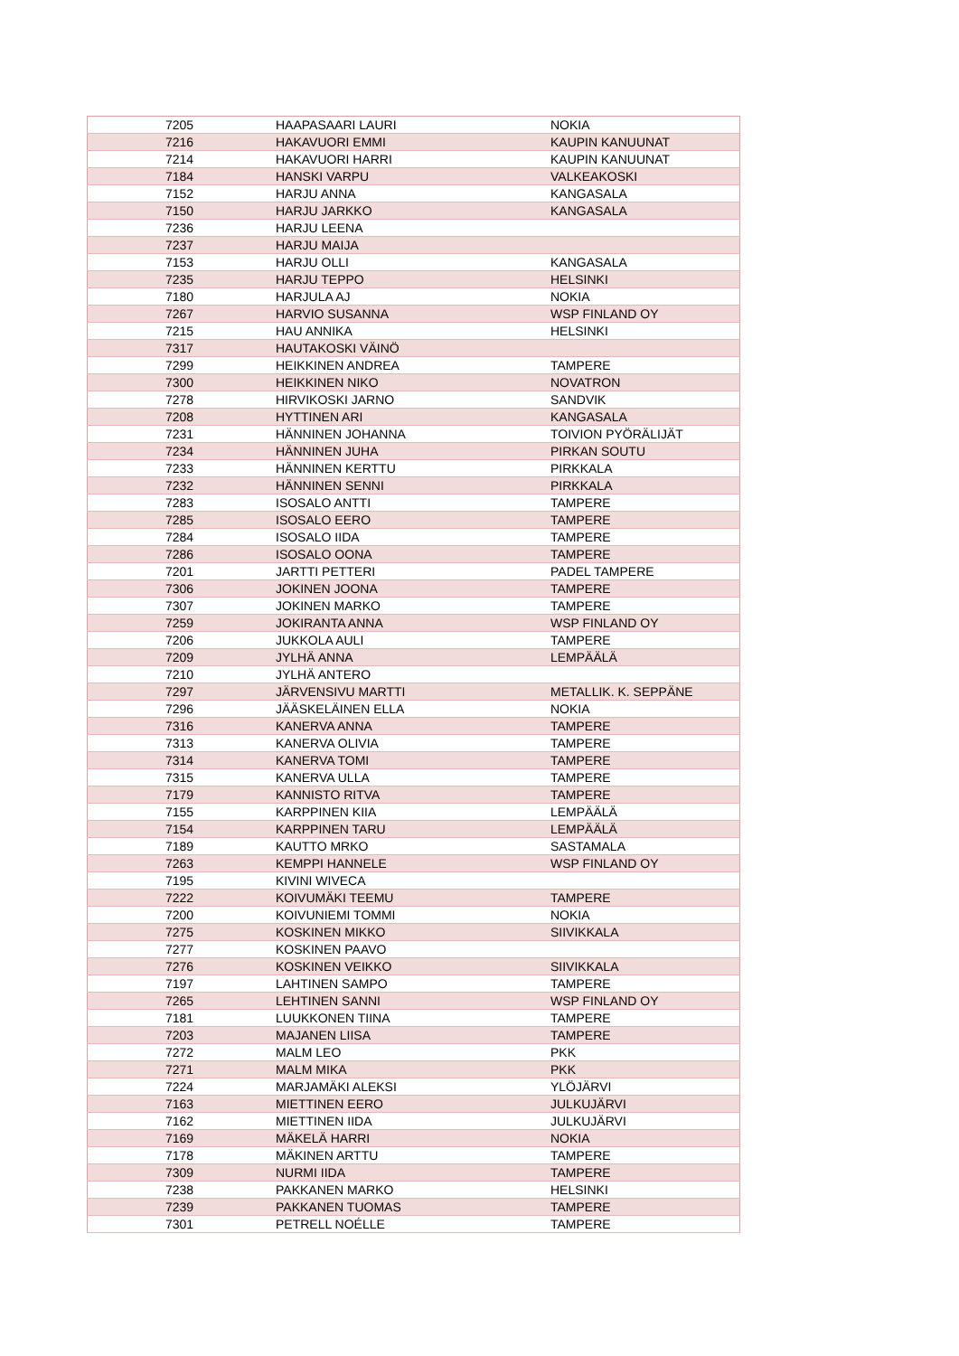| 7205 | HAAPASAARI LAURI | NOKIA |
| 7216 | HAKAVUORI EMMI | KAUPIN KANUUNAT |
| 7214 | HAKAVUORI HARRI | KAUPIN KANUUNAT |
| 7184 | HANSKI VARPU | VALKEAKOSKI |
| 7152 | HARJU ANNA | KANGASALA |
| 7150 | HARJU JARKKO | KANGASALA |
| 7236 | HARJU LEENA | |
| 7237 | HARJU MAIJA | |
| 7153 | HARJU OLLI | KANGASALA |
| 7235 | HARJU TEPPO | HELSINKI |
| 7180 | HARJULA AJ | NOKIA |
| 7267 | HARVIO SUSANNA | WSP FINLAND OY |
| 7215 | HAU ANNIKA | HELSINKI |
| 7317 | HAUTAKOSKI VÄINÖ | |
| 7299 | HEIKKINEN ANDREA | TAMPERE |
| 7300 | HEIKKINEN NIKO | NOVATRON |
| 7278 | HIRVIKOSKI JARNO | SANDVIK |
| 7208 | HYTTINEN ARI | KANGASALA |
| 7231 | HÄNNINEN JOHANNA | TOIVION PYÖRÄLIJÄT |
| 7234 | HÄNNINEN JUHA | PIRKAN SOUTU |
| 7233 | HÄNNINEN KERTTU | PIRKKALA |
| 7232 | HÄNNINEN SENNI | PIRKKALA |
| 7283 | ISOSALO ANTTI | TAMPERE |
| 7285 | ISOSALO EERO | TAMPERE |
| 7284 | ISOSALO IIDA | TAMPERE |
| 7286 | ISOSALO OONA | TAMPERE |
| 7201 | JARTTI PETTERI | PADEL TAMPERE |
| 7306 | JOKINEN JOONA | TAMPERE |
| 7307 | JOKINEN MARKO | TAMPERE |
| 7259 | JOKIRANTA ANNA | WSP FINLAND OY |
| 7206 | JUKKOLA AULI | TAMPERE |
| 7209 | JYLHÄ ANNA | LEMPÄÄLÄ |
| 7210 | JYLHÄ ANTERO | |
| 7297 | JÄRVENSIVU MARTTI | METALLIK. K. SEPPÄNE |
| 7296 | JÄÄSKELÄINEN ELLA | NOKIA |
| 7316 | KANERVA ANNA | TAMPERE |
| 7313 | KANERVA OLIVIA | TAMPERE |
| 7314 | KANERVA TOMI | TAMPERE |
| 7315 | KANERVA ULLA | TAMPERE |
| 7179 | KANNISTO RITVA | TAMPERE |
| 7155 | KARPPINEN KIIA | LEMPÄÄLÄ |
| 7154 | KARPPINEN TARU | LEMPÄÄLÄ |
| 7189 | KAUTTO MRKO | SASTAMALA |
| 7263 | KEMPPI HANNELE | WSP FINLAND OY |
| 7195 | KIVINI WIVECA | |
| 7222 | KOIVUMÄKI TEEMU | TAMPERE |
| 7200 | KOIVUNIEMI TOMMI | NOKIA |
| 7275 | KOSKINEN MIKKO | SIIVIKKALA |
| 7277 | KOSKINEN PAAVO | |
| 7276 | KOSKINEN VEIKKO | SIIVIKKALA |
| 7197 | LAHTINEN SAMPO | TAMPERE |
| 7265 | LEHTINEN SANNI | WSP FINLAND OY |
| 7181 | LUUKKONEN TIINA | TAMPERE |
| 7203 | MAJANEN LIISA | TAMPERE |
| 7272 | MALM LEO | PKK |
| 7271 | MALM MIKA | PKK |
| 7224 | MARJAMÄKI ALEKSI | YLÖJÄRVI |
| 7163 | MIETTINEN EERO | JULKUJÄRVI |
| 7162 | MIETTINEN IIDA | JULKUJÄRVI |
| 7169 | MÄKELÄ HARRI | NOKIA |
| 7178 | MÄKINEN ARTTU | TAMPERE |
| 7309 | NURMI IIDA | TAMPERE |
| 7238 | PAKKANEN MARKO | HELSINKI |
| 7239 | PAKKANEN TUOMAS | TAMPERE |
| 7301 | PETRELL NOÉLLE | TAMPERE |